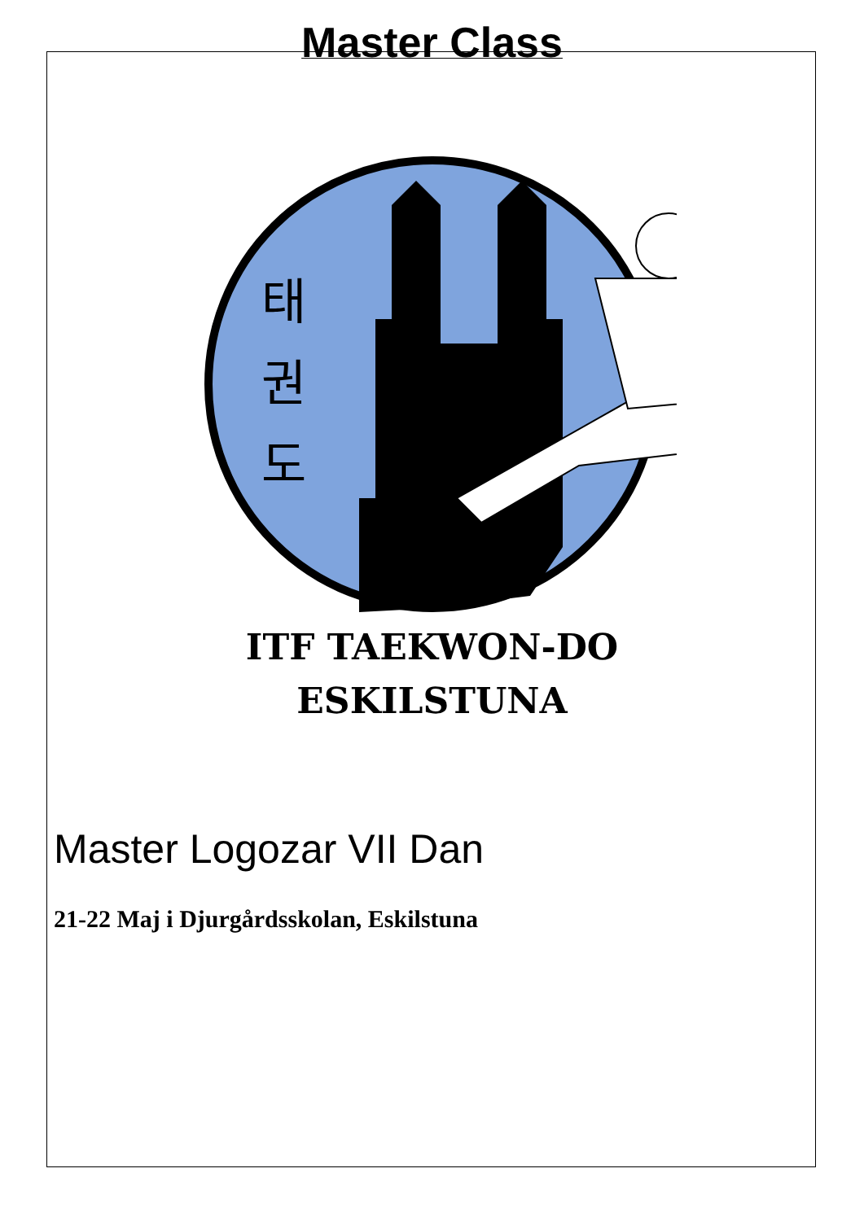Master Class
태
권
도
ITF TAEKWON-DO
ESKILSTUNA
Master Logozar VII Dan
21-22 Maj i Djurgårdsskolan, Eskilstuna